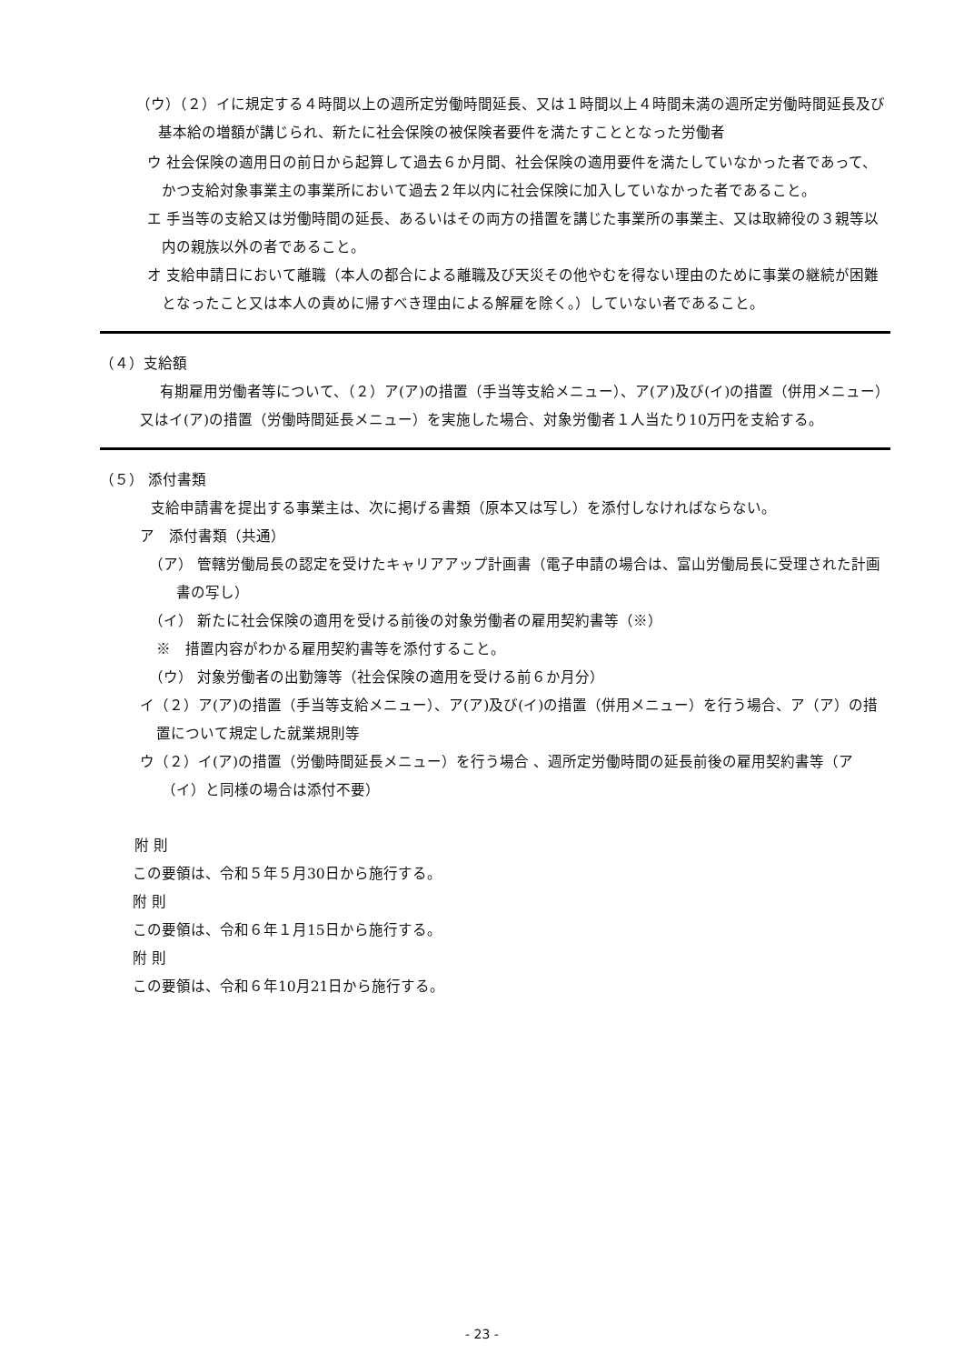（ウ）（２）イに規定する４時間以上の週所定労働時間延長、又は１時間以上４時間未満の週所定労働時間延長及び基本給の増額が講じられ、新たに社会保険の被保険者要件を満たすこととなった労働者
ウ 社会保険の適用日の前日から起算して過去６か月間、社会保険の適用要件を満たしていなかった者であって、かつ支給対象事業主の事業所において過去２年以内に社会保険に加入していなかった者であること。
エ 手当等の支給又は労働時間の延長、あるいはその両方の措置を講じた事業所の事業主、又は取締役の３親等以内の親族以外の者であること。
オ 支給申請日において離職（本人の都合による離職及び天災その他やむを得ない理由のために事業の継続が困難となったこと又は本人の責めに帰すべき理由による解雇を除く。）していない者であること。
（４）支給額
有期雇用労働者等について、（２）ア(ア)の措置（手当等支給メニュー）、ア(ア)及び(イ)の措置（併用メニュー）又はイ(ア)の措置（労働時間延長メニュー）を実施した場合、対象労働者１人当たり10万円を支給する。
（５） 添付書類
支給申請書を提出する事業主は、次に掲げる書類（原本又は写し）を添付しなければならない。
ア　添付書類（共通）
（ア） 管轄労働局長の認定を受けたキャリアアップ計画書（電子申請の場合は、富山労働局長に受理された計画書の写し）
（イ） 新たに社会保険の適用を受ける前後の対象労働者の雇用契約書等（※）
※　措置内容がわかる雇用契約書等を添付すること。
（ウ） 対象労働者の出勤簿等（社会保険の適用を受ける前６か月分）
イ（２）ア(ア)の措置（手当等支給メニュー）、ア(ア)及び(イ)の措置（併用メニュー）を行う場合、ア（ア）の措置について規定した就業規則等
ウ（２）イ(ア)の措置（労働時間延長メニュー）を行う場合 、週所定労働時間の延長前後の雇用契約書等（ア（イ）と同様の場合は添付不要）
附 則
この要領は、令和５年５月30日から施行する。
附 則
この要領は、令和６年１月15日から施行する。
附 則
この要領は、令和６年10月21日から施行する。
- 23 -